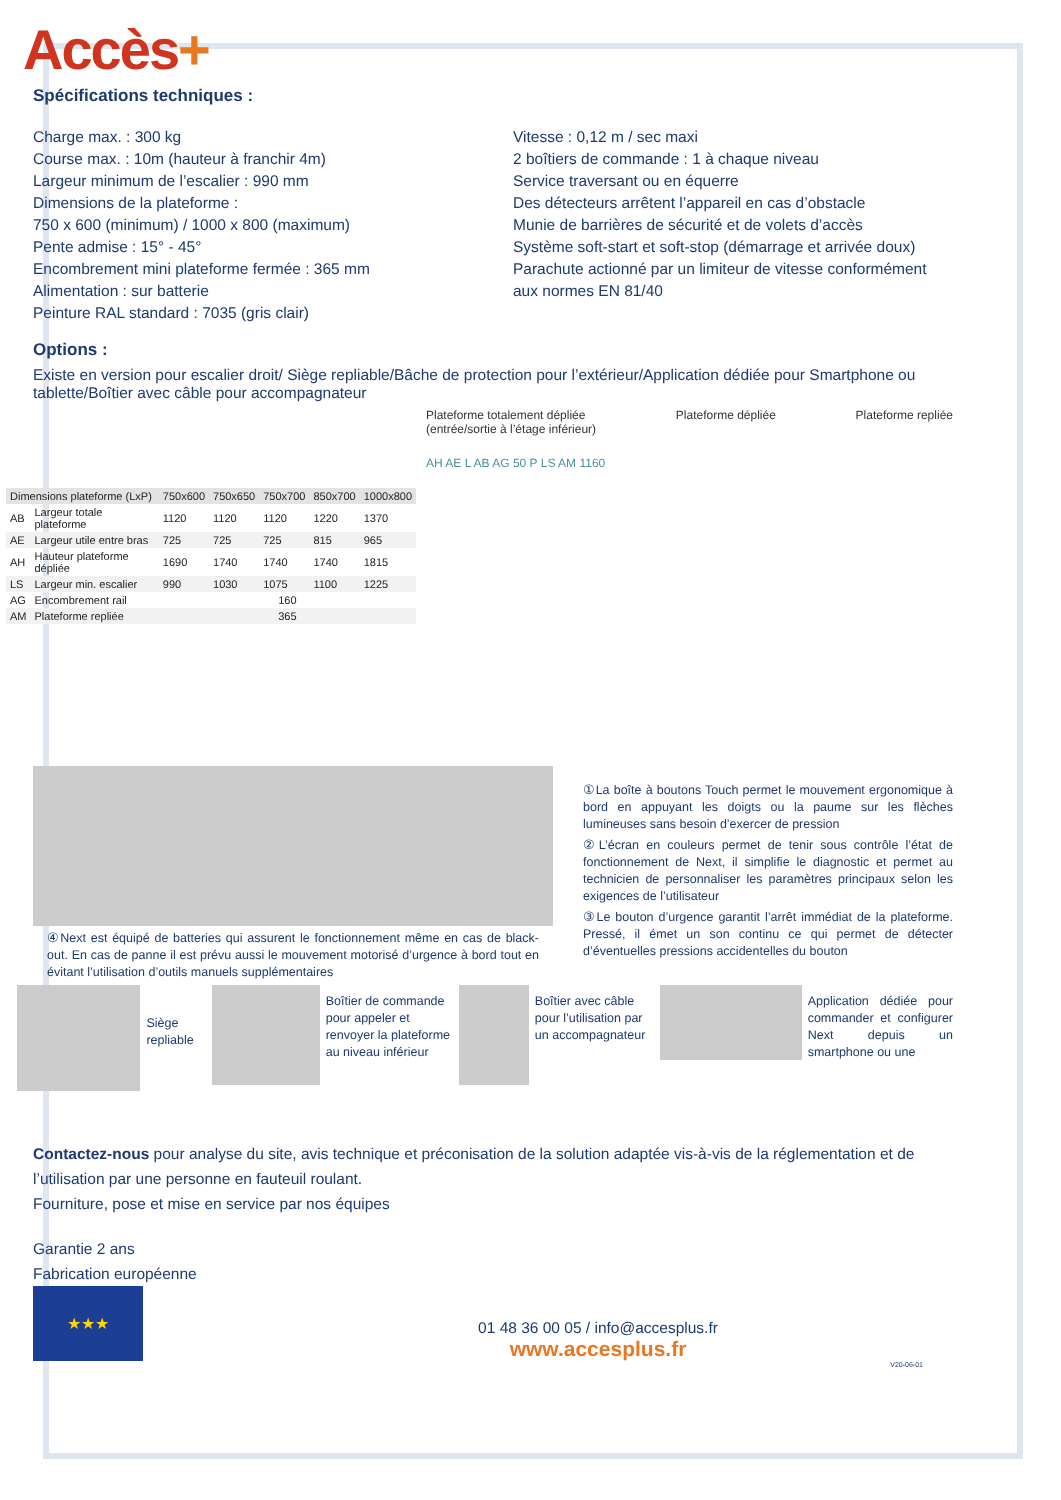Accès+
Spécifications techniques :
Charge max. : 300 kg
Course max. : 10m (hauteur à franchir 4m)
Largeur minimum de l’escalier : 990 mm
Dimensions de la plateforme :
750 x 600 (minimum) / 1000 x 800 (maximum)
Pente admise : 15° - 45°
Encombrement mini plateforme fermée : 365 mm
Alimentation : sur batterie
Peinture RAL standard : 7035 (gris clair)
Vitesse : 0,12 m / sec maxi
2 boîtiers de commande : 1 à chaque niveau
Service traversant ou en équerre
Des détecteurs arrêtent l’appareil en cas d’obstacle
Munie de barrières de sécurité et de volets d’accès
Système soft-start et soft-stop (démarrage et arrivée doux)
Parachute actionné par un limiteur de vitesse conformément aux normes EN 81/40
Options :
Existe en version pour escalier droit/ Siège repliable/Bâche de protection pour l’extérieur/Application dédiée pour Smartphone ou tablette/Boîtier avec câble pour accompagnateur
| Dimensions plateforme (LxP) | | 750x600 | 750x650 | 750x700 | 850x700 | 1000x800 |
| --- | --- | --- | --- | --- | --- | --- |
| AB | Largeur totale plateforme | 1120 | 1120 | 1120 | 1220 | 1370 |
| AE | Largeur utile entre bras | 725 | 725 | 725 | 815 | 965 |
| AH | Hauteur plateforme dépliée | 1690 | 1740 | 1740 | 1740 | 1815 |
| LS | Largeur min. escalier | 990 | 1030 | 1075 | 1100 | 1225 |
| AG | Encombrement rail | 160 | | | | |
| AM | Plateforme repliée | 365 | | | | |
Plateforme totalement dépliée
(entrée/sortie à l’étage inférieur) Plateforme dépliée Plateforme repliée
AH AE L AB AG 50 P LS AM 1160
④Next est équipé de batteries qui assurent le fonctionnement même en cas de black-out. En cas de panne il est prévu aussi le mouvement motorisé d’urgence à bord tout en évitant l’utilisation d’outils manuels supplémentaires
①La boîte à boutons Touch permet le mouvement ergonomique à bord en appuyant les doigts ou la paume sur les flèches lumineuses sans besoin d’exercer de pression
②L’écran en couleurs permet de tenir sous contrôle l’état de fonctionnement de Next, il simplifie le diagnostic et permet au technicien de personnaliser les paramètres principaux selon les exigences de l’utilisateur
③Le bouton d’urgence garantit l’arrêt immédiat de la plateforme. Pressé, il émet un son continu ce qui permet de détecter d’éventuelles pressions accidentelles du bouton
Siège repliable
Boîtier de commande pour appeler et renvoyer la plateforme au niveau inférieur
Boîtier avec câble pour l’utilisation par un accompagnateur
Application dédiée pour commander et configurer Next depuis un smartphone ou une
Contactez-nous pour analyse du site, avis technique et préconisation de la solution adaptée vis-à-vis de la réglementation et de l’utilisation par une personne en fauteuil roulant.
Fourniture, pose et mise en service par nos équipes
Garantie 2 ans
Fabrication européenne
★★★
01 48 36 00 05 / info@accesplus.fr
www.accesplus.fr
V20-06-01